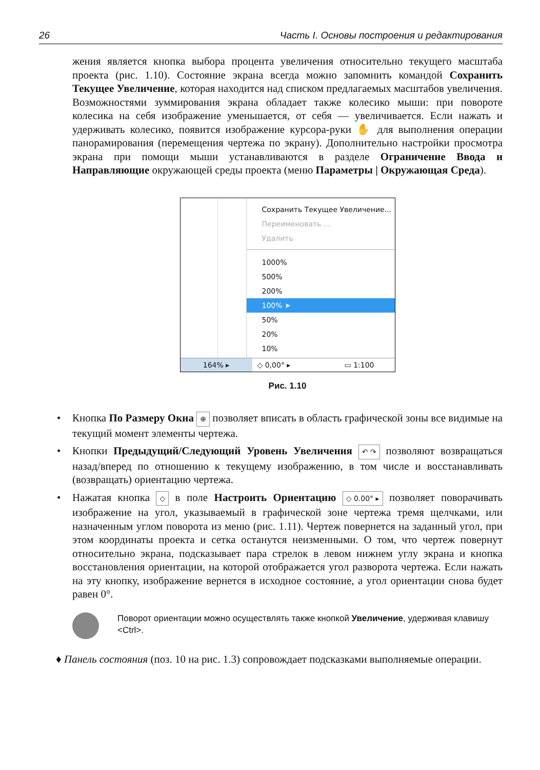26 Часть I. Основы построения и редактирования
жения является кнопка выбора процента увеличения относительно текущего масштаба проекта (рис. 1.10). Состояние экрана всегда можно запомнить командой Сохранить Текущее Увеличение, которая находится над списком предлагаемых масштабов увеличения. Возможностями зуммирования экрана обладает также колесико мыши: при повороте колесика на себя изображение уменьшается, от себя — увеличивается. Если нажать и удерживать колесико, появится изображение курсора-руки ✋ для выполнения операции панорамирования (перемещения чертежа по экрану). Дополнительно настройки просмотра экрана при помощи мыши устанавливаются в разделе Ограничение Ввода и Направляющие окружающей среды проекта (меню Параметры | Окружающая Среда).
Сохранить Текущее Увеличение...
Переименовать ...
Удалить
1000%
500%
200%
100% ➤
50%
20%
10%
164% ▸ ◇ 0,00° ▸ ▭ 1:100
Рис. 1.10
• Кнопка По Размеру Окна ⊕ позволяет вписать в область графической зоны все видимые на текущий момент элементы чертежа.
• Кнопки Предыдущий/Следующий Уровень Увеличения ↶ ↷ позволяют возвращаться назад/вперед по отношению к текущему изображению, в том числе и восстанавливать (возвращать) ориентацию чертежа.
• Нажатая кнопка ◇ в поле Настроить Ориентацию ◇ 0.00° ▸ позволяет поворачивать изображение на угол, указываемый в графической зоне чертежа тремя щелчками, или назначенным углом поворота из меню (рис. 1.11). Чертеж повернется на заданный угол, при этом координаты проекта и сетка останутся неизменными. О том, что чертеж повернут относительно экрана, подсказывает пара стрелок в левом нижнем углу экрана и кнопка восстановления ориентации, на которой отображается угол разворота чертежа. Если нажать на эту кнопку, изображение вернется в исходное состояние, а угол ориентации снова будет равен 0°.
Поворот ориентации можно осуществлять также кнопкой Увеличение, удерживая клавишу <Ctrl>.
♦ Панель состояния (поз. 10 на рис. 1.3) сопровождает подсказками выполняемые операции.